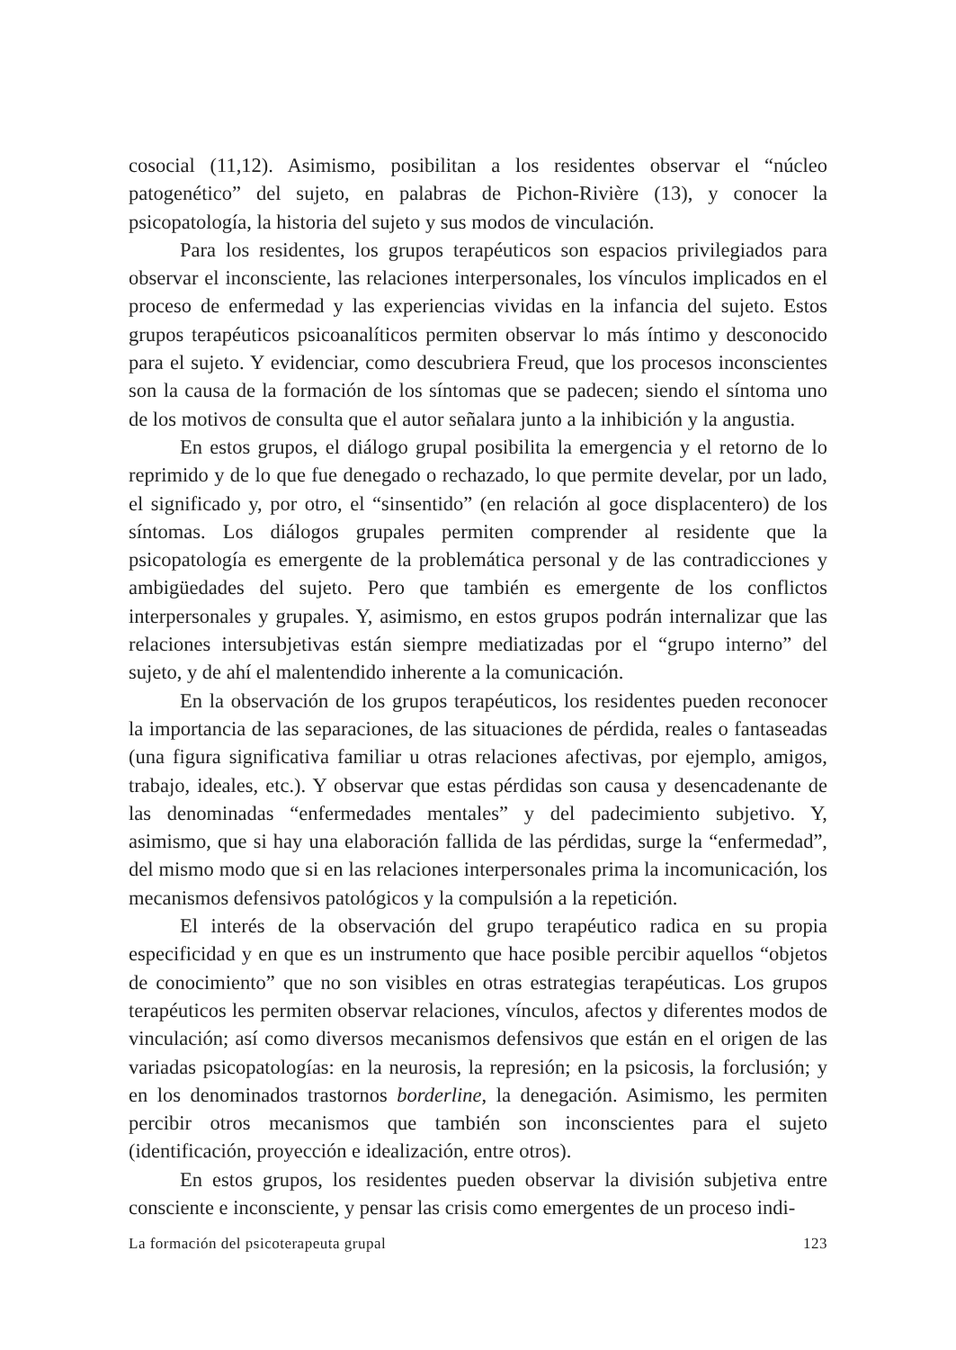cosocial (11,12). Asimismo, posibilitan a los residentes observar el “núcleo patogenético” del sujeto, en palabras de Pichon-Rivière (13), y conocer la psicopatología, la historia del sujeto y sus modos de vinculación.
Para los residentes, los grupos terapéuticos son espacios privilegiados para observar el inconsciente, las relaciones interpersonales, los vínculos implicados en el proceso de enfermedad y las experiencias vividas en la infancia del sujeto. Estos grupos terapéuticos psicoanalíticos permiten observar lo más íntimo y desconocido para el sujeto. Y evidenciar, como descubriera Freud, que los procesos inconscientes son la causa de la formación de los síntomas que se padecen; siendo el síntoma uno de los motivos de consulta que el autor señalara junto a la inhibición y la angustia.
En estos grupos, el diálogo grupal posibilita la emergencia y el retorno de lo reprimido y de lo que fue denegado o rechazado, lo que permite develar, por un lado, el significado y, por otro, el “sinsentido” (en relación al goce displacentero) de los síntomas. Los diálogos grupales permiten comprender al residente que la psicopatología es emergente de la problemática personal y de las contradicciones y ambigüedades del sujeto. Pero que también es emergente de los conflictos interpersonales y grupales. Y, asimismo, en estos grupos podrán internalizar que las relaciones intersubjetivas están siempre mediatizadas por el “grupo interno” del sujeto, y de ahí el malentendido inherente a la comunicación.
En la observación de los grupos terapéuticos, los residentes pueden reconocer la importancia de las separaciones, de las situaciones de pérdida, reales o fantaseadas (una figura significativa familiar u otras relaciones afectivas, por ejemplo, amigos, trabajo, ideales, etc.). Y observar que estas pérdidas son causa y desencadenante de las denominadas “enfermedades mentales” y del padecimiento subjetivo. Y, asimismo, que si hay una elaboración fallida de las pérdidas, surge la “enfermedad”, del mismo modo que si en las relaciones interpersonales prima la incomunicación, los mecanismos defensivos patológicos y la compulsión a la repetición.
El interés de la observación del grupo terapéutico radica en su propia especificidad y en que es un instrumento que hace posible percibir aquellos “objetos de conocimiento” que no son visibles en otras estrategias terapéuticas. Los grupos terapéuticos les permiten observar relaciones, vínculos, afectos y diferentes modos de vinculación; así como diversos mecanismos defensivos que están en el origen de las variadas psicopatologías: en la neurosis, la represión; en la psicosis, la forclusión; y en los denominados trastornos borderline, la denegación. Asimismo, les permiten percibir otros mecanismos que también son inconscientes para el sujeto (identificación, proyección e idealización, entre otros).
En estos grupos, los residentes pueden observar la división subjetiva entre consciente e inconsciente, y pensar las crisis como emergentes de un proceso indi-
La formación del psicoterapeuta grupal 123